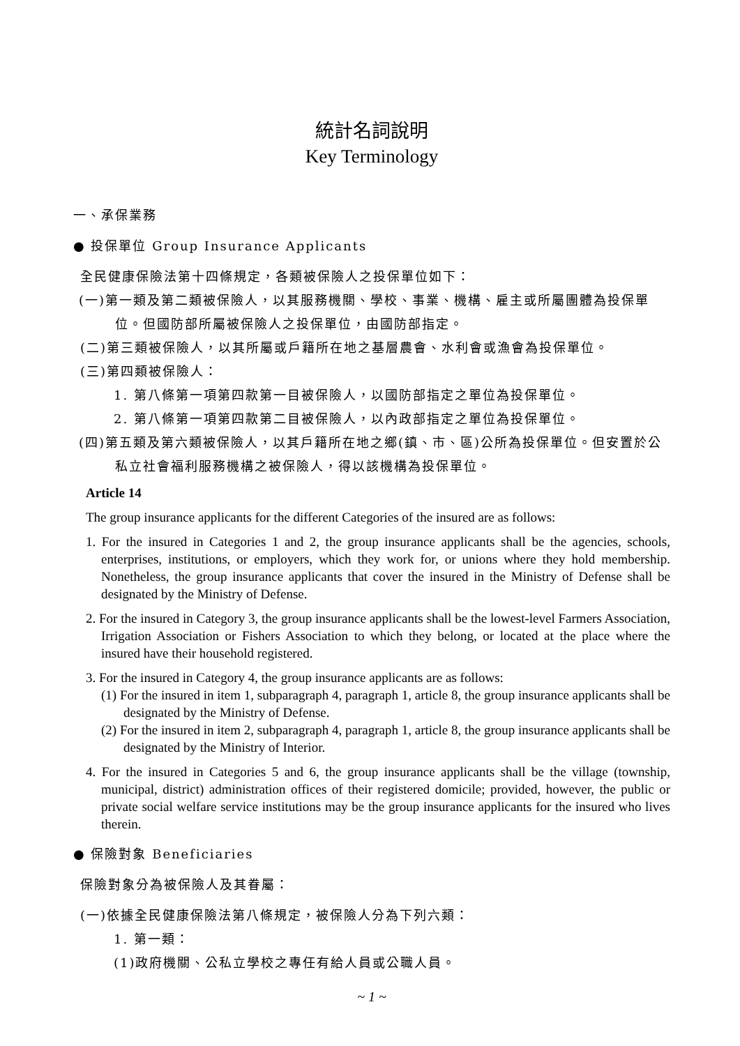統計名詞說明
Key Terminology
一、承保業務
● 投保單位 Group Insurance Applicants
全民健康保險法第十四條規定，各類被保險人之投保單位如下：
(一)第一類及第二類被保險人，以其服務機關、學校、事業、機構、雇主或所屬團體為投保單位。但國防部所屬被保險人之投保單位，由國防部指定。
(二)第三類被保險人，以其所屬或戶籍所在地之基層農會、水利會或漁會為投保單位。
(三)第四類被保險人：
1. 第八條第一項第四款第一目被保險人，以國防部指定之單位為投保單位。
2. 第八條第一項第四款第二目被保險人，以內政部指定之單位為投保單位。
(四)第五類及第六類被保險人，以其戶籍所在地之鄉(鎮、市、區)公所為投保單位。但安置於公私立社會福利服務機構之被保險人，得以該機構為投保單位。
Article 14
The group insurance applicants for the different Categories of the insured are as follows:
1. For the insured in Categories 1 and 2, the group insurance applicants shall be the agencies, schools, enterprises, institutions, or employers, which they work for, or unions where they hold membership. Nonetheless, the group insurance applicants that cover the insured in the Ministry of Defense shall be designated by the Ministry of Defense.
2. For the insured in Category 3, the group insurance applicants shall be the lowest-level Farmers Association, Irrigation Association or Fishers Association to which they belong, or located at the place where the insured have their household registered.
3. For the insured in Category 4, the group insurance applicants are as follows:
(1) For the insured in item 1, subparagraph 4, paragraph 1, article 8, the group insurance applicants shall be designated by the Ministry of Defense.
(2) For the insured in item 2, subparagraph 4, paragraph 1, article 8, the group insurance applicants shall be designated by the Ministry of Interior.
4. For the insured in Categories 5 and 6, the group insurance applicants shall be the village (township, municipal, district) administration offices of their registered domicile; provided, however, the public or private social welfare service institutions may be the group insurance applicants for the insured who lives therein.
● 保險對象 Beneficiaries
保險對象分為被保險人及其眷屬：
(一)依據全民健康保險法第八條規定，被保險人分為下列六類：
1. 第一類：
(1)政府機關、公私立學校之專任有給人員或公職人員。
~ 1 ~